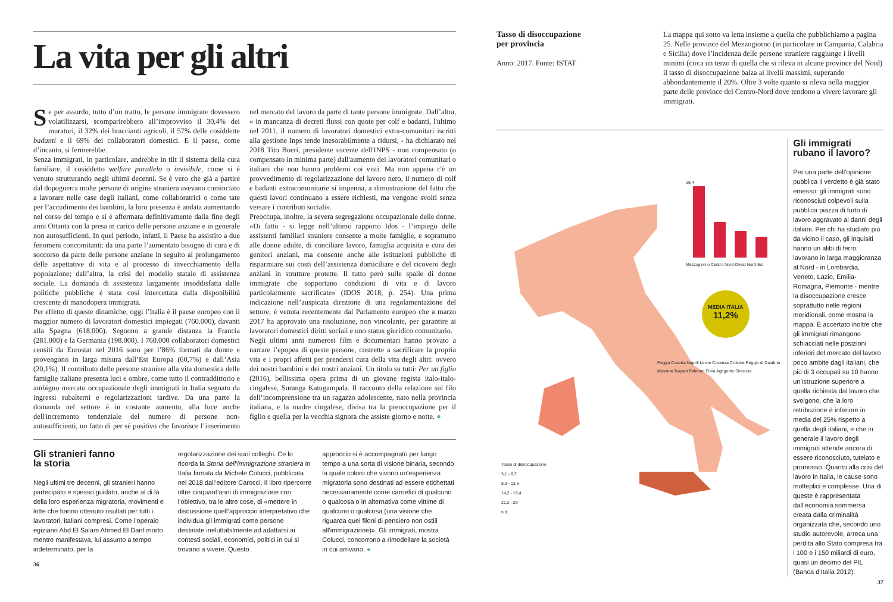La vita per gli altri
Se per assurdo, tutto d’un tratto, le persone immigrate dovessero volatilizzarsi, scomparirebbero all’improvviso il 30,4% dei muratori, il 32% dei braccianti agricoli, il 57% delle cosiddette badanti e il 69% dei collaboratori domestici. E il paese, come d’incanto, si fermerebbe.
Senza immigrati, in particolare, andrebbe in tilt il sistema della cura familiare, il cosiddetto welfare parallelo o invisibile, come si è venuto strutturando negli ultimi decenni. Se è vero che già a partire dal dopoguerra molte persone di origine straniera avevano cominciato a lavorare nelle case degli italiani, come collaboratrici o come tate per l’accudimento dei bambini, la loro presenza è andata aumentando nel corso del tempo e si è affermata definitivamente dalla fine degli anni Ottanta con la presa in carico delle persone anziane e in generale non autosufficienti. In quel periodo, infatti, il Paese ha assistito a due fenomeni concomitanti: da una parte l’aumentato bisogno di cura e di soccorso da parte delle persone anziane in seguito al prolungamento delle aspettative di vita e al processo di invecchiamento della popolazione; dall’altra, la crisi del modello statale di assistenza sociale. La domanda di assistenza largamente insoddisfatta dalle politiche pubbliche è stata così intercettata dalla disponibilità crescente di manodopera immigrata.
Per effetto di queste dinamiche, oggi l’Italia è il paese europeo con il maggior numero di lavoratori domestici impiegati (760.000), davanti alla Spagna (618.000). Seguono a grande distanza la Francia (281.000) e la Germania (198.000). I 760.000 collaboratori domestici censiti da Eurostat nel 2016 sono per l’86% formati da donne e provengono in larga misura dall’Est Europa (60,7%) e dall’Asia (20,1%). Il contributo delle persone straniere alla vita domestica delle famiglie italiane presenta luci e ombre, come tutto il contraddittorio e ambiguo mercato occupazionale degli immigrati in Italia segnato da ingressi subalterni e regolarizzazioni tardive. Da una parte la domanda nel settore è in costante aumento, alla luce anche dell'incremento tendenziale del numero di persone non-autosufficienti, un fatto di per sé positivo che favorisce l’inserimento nel mercato del lavoro da parte di tante persone immigrate. Dall’altra, « in mancanza di decreti flussi con quote per colf e badanti, l'ultimo nel 2011, il numero di lavoratori domestici extra-comunitari iscritti alla gestione Inps tende inesorabilmente a ridursi, - ha dichiarato nel 2018 Tito Boeri, presidente uscente dell'INPS - non compensato (o compensato in minima parte) dall'aumento dei lavoratori comunitari o italiani che non hanno problemi coi visti. Ma non appena c'è un provvedimento di regolarizzazione del lavoro nero, il numero di colf e badanti extracomunitarie si impenna, a dimostrazione del fatto che questi lavori continuano a essere richiesti, ma vengono svolti senza versare i contributi sociali».
Preoccupa, inoltre, la severa segregazione occupazionale delle donne. «Di fatto - si legge nell’ultimo rapporto Idos - l’impiego delle assistenti familiari straniere consente a molte famiglie, e soprattutto alle donne adulte, di conciliare lavoro, famiglia acquisita e cura dei genitori anziani, ma consente anche alle istituzioni pubbliche di risparmiare sui costi dell’assistenza domiciliare e del ricovero degli anziani in strutture protette. Il tutto però sulle spalle di donne immigrate che sopportano condizioni di vita e di lavoro particolarmente sacrificate» (IDOS 2018, p. 254). Una prima indicazione nell’auspicata direzione di una regolamentazione del settore, è venuta recentemente dal Parlamento europeo che a marzo 2017 ha approvato una risoluzione, non vincolante, per garantire ai lavoratori domestici diritti sociali e uno status giuridico comunitario.
Negli ultimi anni numerosi film e documentari hanno provato a narrare l’epopea di queste persone, costrette a sacrificare la propria vita e i propri affetti per prendersi cura della vita degli altri: ovvero dei nostri bambini e dei nostri anziani. Un titolo su tutti: Per un figlio (2016), bellissima opera prima di un giovane regista italo-italo-cingalese, Suranga Katugampala. Il racconto della relazione sul filo dell’incomprensione tra un ragazzo adolescente, nato nella provincia italiana, e la madre cingalese, divisa tra la preoccupazione per il figlio e quella per la vecchia signora che assiste giorno e notte. ●
Gli stranieri fanno
la storia
Negli ultimi tre decenni, gli stranieri hanno partecipato e spesso guidato, anche al di là della loro esperienza migratoria, movimenti e lotte che hanno ottenuto risultati per tutti i lavoratori, italiani compresi. Come l’operaio egiziano Abd El Salam Ahmed El Danf morto mentre manifestava, lui assunto a tempo indeterminato, per la
regolarizzazione dei suoi colleghi. Ce lo ricorda la Storia dell’immigrazione straniera in Italia firmata da Michele Colucci, pubblicata nel 2018 dall’editore Carocci. Il libro ripercorre oltre cinquant’anni di immigrazione con l’obiettivo, tra le altre cose, di «mettere in discussione quell’approccio interpretativo che individua gli immigrati come persone destinate ineluttabilmente ad adattarsi ai contesti sociali, economici, politici in cui si trovano a vivere. Questo
approccio si è accompagnato per lungo tempo a una sorta di visione binaria, secondo la quale coloro che vivono un’esperienza migratoria sono destinati ad essere etichettati necessariamente come carnefici di qualcuno o qualcosa o in alternativa come vittime di qualcuno o qualcosa (una visione che riguarda quei filoni di pensiero non ostili all’immigrazione)». Gli immigrati, mostra Colucci, concorrono a rimodellare la società in cui arrivano. ●
36
Tasso di disoccupazione
per provincia
Anno: 2017. Fonte: ISTAT
La mappa qui sotto va letta insieme a quella che pubblichiamo a pagina 25. Nelle province del Mezzogiorno (in particolare in Campania, Calabria e Sicilia) dove l’incidenza delle persone straniere raggiunge i livelli minimi (circa un terzo di quella che si rileva in alcune province del Nord) il tasso di disoccupazione balza ai livelli massimi, superando abbondantemente il 20%. Oltre 3 volte quanto si rileva nella maggior parte delle province del Centro-Nord dove tendono a vivere lavorare gli immigrati.
19,4
Mezzogiorno Centro Nord-Ovest Nord-Est
MEDIA ITALIA
11,2%
Tasso di disoccupazione
3,1 - 8,7
8,9 - 13,6
14,2 - 19,4
21,2 - 29
n.d.
Foggia Caserta Napoli Lecce Cosenza Crotone Reggio di Calabria Messina Trapani Palermo Enna Agrigento Siracusa
Gli immigrati rubano il lavoro?
Per una parte dell’opinione pubblica il verdetto è già stato emesso: gli immigrati sono riconosciuti colpevoli sulla pubblica piazza di furto di lavoro aggravato ai danni degli italiani. Per chi ha studiato più da vicino il caso, gli inquisiti hanno un alibi di ferro: lavorano in larga maggioranza al Nord - in Lombardia, Veneto, Lazio, Emilia-Romagna, Piemonte - mentre la disoccupazione cresce soprattutto nelle regioni meridionali, come mostra la mappa. È accertato inoltre che gli immigrati rimangono schiacciati nelle posizioni inferiori del mercato del lavoro poco ambite dagli italiani, che più di 3 occupati su 10 hanno un’istruzione superiore a quella richiesta dal lavoro che svolgono, che la loro retribuzione è inferiore in media del 25% rispetto a quella degli italiani, e che in generale il lavoro degli immigrati attende ancora di essere riconosciuto, tutelato e promosso. Quanto alla crisi del lavoro in Italia, le cause sono molteplici e complesse. Una di queste è rappresentata dall’economia sommersa creata dalla criminalità organizzata che, secondo uno studio autorevole, arreca una perdita allo Stato compresa tra i 100 e i 150 miliardi di euro, quasi un decimo del PIL (Banca d’Italia 2012).
37